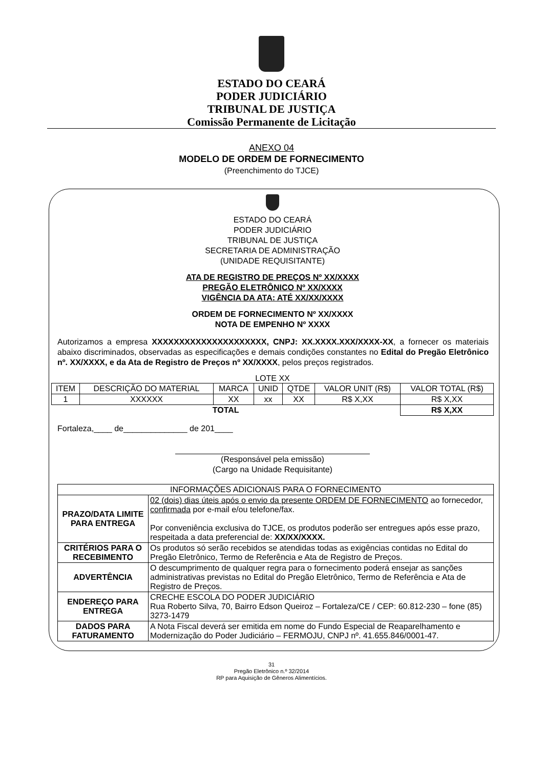ESTADO DO CEARÁ
PODER JUDICIÁRIO
TRIBUNAL DE JUSTIÇA
Comissão Permanente de Licitação
ANEXO 04
MODELO DE ORDEM DE FORNECIMENTO
(Preenchimento do TJCE)
ESTADO DO CEARÁ
PODER JUDICIÁRIO
TRIBUNAL DE JUSTIÇA
SECRETARIA DE ADMINISTRAÇÃO
(UNIDADE REQUISITANTE)
ATA DE REGISTRO DE PREÇOS Nº XX/XXXX
PREGÃO ELETRÔNICO Nº XX/XXXX
VIGÊNCIA DA ATA: ATÉ XX/XX/XXXX
ORDEM DE FORNECIMENTO Nº XX/XXXX
NOTA DE EMPENHO Nº XXXX
Autorizamos a empresa XXXXXXXXXXXXXXXXXXXXX, CNPJ: XX.XXXX.XXX/XXXX-XX, a fornecer os materiais abaixo discriminados, observadas as especificações e demais condições constantes no Edital do Pregão Eletrônico nº. XX/XXXX, e da Ata de Registro de Preços nº XX/XXXX, pelos preços registrados.
LOTE XX
| ITEM | DESCRIÇÃO DO MATERIAL | MARCA | UNID | QTDE | VALOR UNIT (R$) | VALOR TOTAL (R$) |
| --- | --- | --- | --- | --- | --- | --- |
| 1 | XXXXXX | XX | xx | XX | R$ X,XX | R$ X,XX |
| TOTAL | | | | | | R$ X,XX |
Fortaleza,____ de______________ de 201____
(Responsável pela emissão)
(Cargo na Unidade Requisitante)
| INFORMAÇÕES ADICIONAIS PARA O FORNECIMENTO | |
| PRAZO/DATA LIMITE PARA ENTREGA | 02 (dois) dias úteis após o envio da presente ORDEM DE FORNECIMENTO ao fornecedor, confirmada por e-mail e/ou telefone/fax. Por conveniência exclusiva do TJCE, os produtos poderão ser entregues após esse prazo, respeitada a data preferencial de: XX/XX/XXXX. |
| CRITÉRIOS PARA O RECEBIMENTO | Os produtos só serão recebidos se atendidas todas as exigências contidas no Edital do Pregão Eletrônico, Termo de Referência e Ata de Registro de Preços. |
| ADVERTÊNCIA | O descumprimento de qualquer regra para o fornecimento poderá ensejar as sanções administrativas previstas no Edital do Pregão Eletrônico, Termo de Referência e Ata de Registro de Preços. |
| ENDEREÇO PARA ENTREGA | CRECHE ESCOLA DO PODER JUDICIÁRIO Rua Roberto Silva, 70, Bairro Edson Queiroz – Fortaleza/CE / CEP: 60.812-230 – fone (85) 3273-1479 |
| DADOS PARA FATURAMENTO | A Nota Fiscal deverá ser emitida em nome do Fundo Especial de Reaparelhamento e Modernização do Poder Judiciário – FERMOJU, CNPJ nº. 41.655.846/0001-47. |
31
Pregão Eletrônico n.º 32/2014
RP para Aquisição de Gêneros Alimentícios.